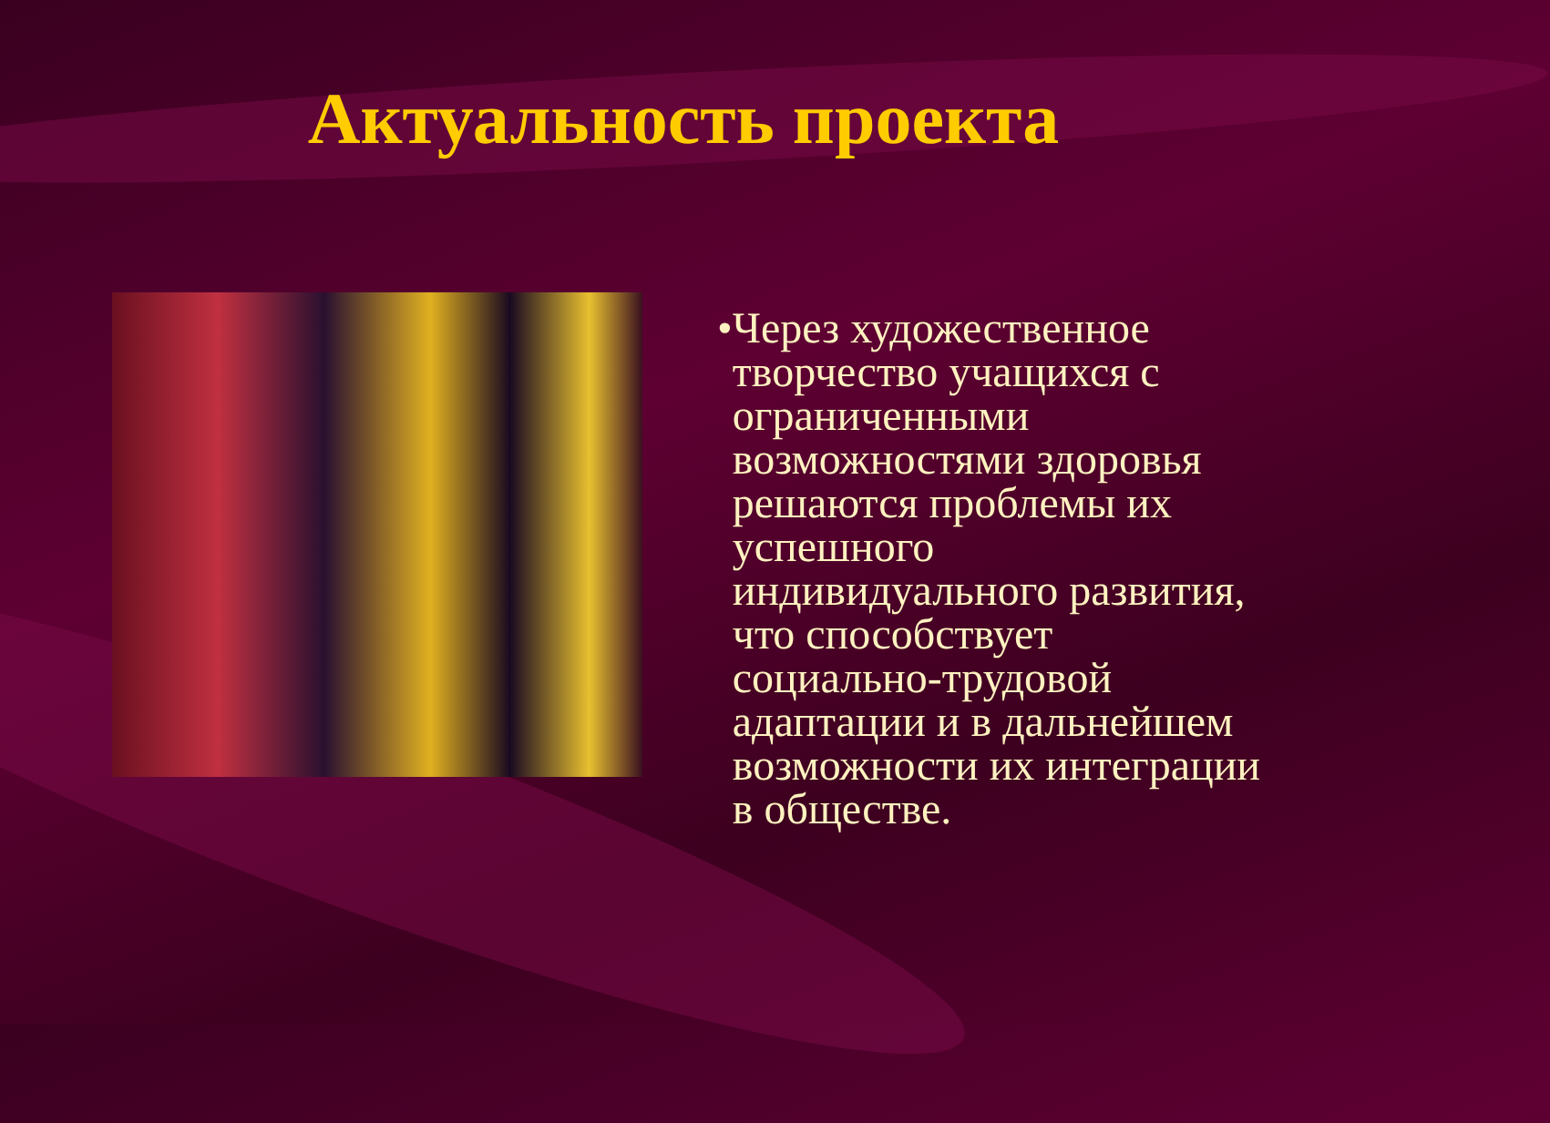Актуальность проекта
• Через художественное творчество учащихся с ограниченными возможностями здоровья решаются проблемы их успешного индивидуального развития, что способствует социально-трудовой адаптации и в дальнейшем возможности их интеграции в обществе.